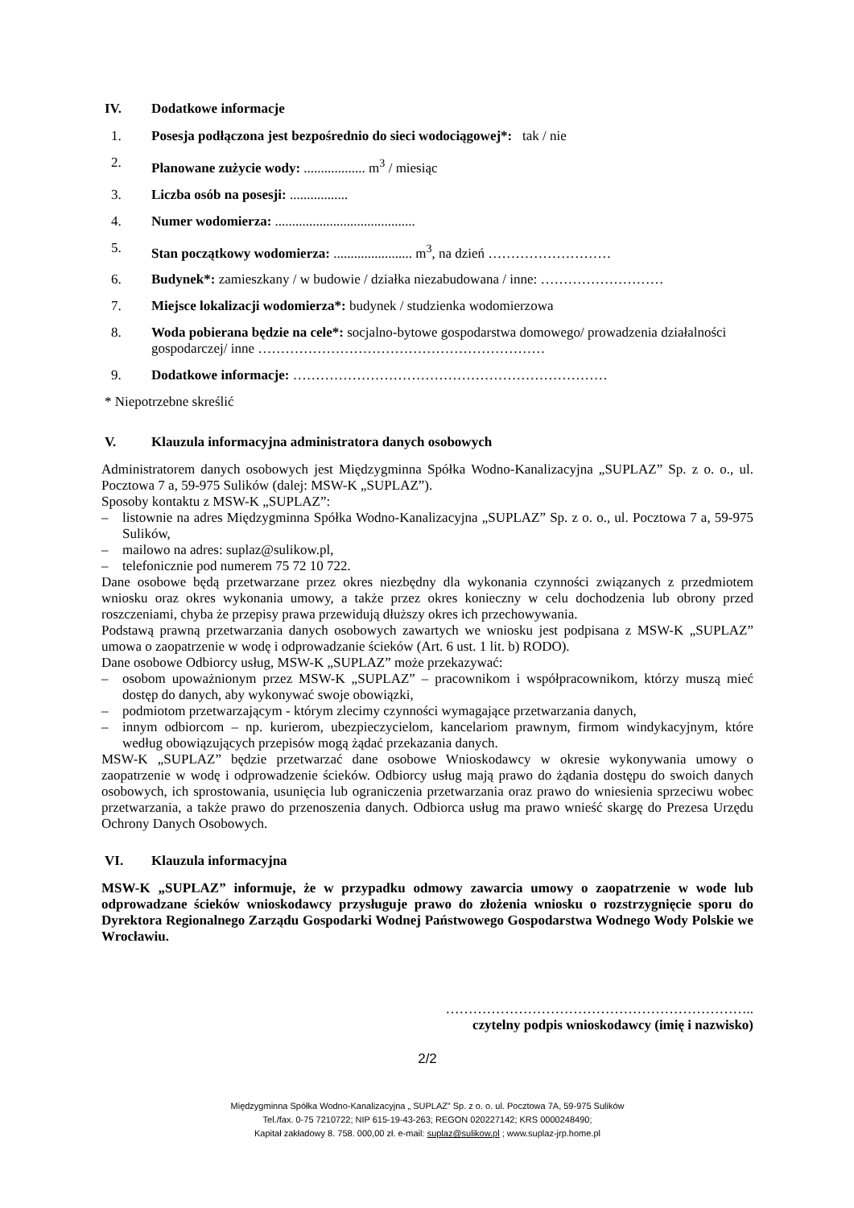IV. Dodatkowe informacje
1. Posesja podłączona jest bezpośrednio do sieci wodociągowej*: tak / nie
2. Planowane zużycie wody: .................. m<sup>3</sup> / miesiąc
3. Liczba osób na posesji: .................
4. Numer wodomierza: .........................................
5. Stan początkowy wodomierza: ....................... m<sup>3</sup>, na dzień ………………………
6. Budynek*: zamieszkany / w budowie / działka niezabudowana / inne: ………………………
7. Miejsce lokalizacji wodomierza*: budynek / studzienka wodomierzowa
8. Woda pobierana będzie na cele*: socjalno-bytowe gospodarstwa domowego/ prowadzenia działalności gospodarczej/ inne ………………………………………………………
9. Dodatkowe informacje: ……………………………………………………………
* Niepotrzebne skreślić
V. Klauzula informacyjna administratora danych osobowych
Administratorem danych osobowych jest Międzygminna Spółka Wodno-Kanalizacyjna „SUPLAZ” Sp. z o. o., ul. Pocztowa 7 a, 59-975 Sulików (dalej: MSW-K „SUPLAZ”).
Sposoby kontaktu z MSW-K „SUPLAZ”:
– listownie na adres Międzygminna Spółka Wodno-Kanalizacyjna „SUPLAZ” Sp. z o. o., ul. Pocztowa 7 a, 59-975 Sulików,
– mailowo na adres: suplaz@sulikow.pl,
– telefonicznie pod numerem 75 72 10 722.
Dane osobowe będą przetwarzane przez okres niezbędny dla wykonania czynności związanych z przedmiotem wniosku oraz okres wykonania umowy, a także przez okres konieczny w celu dochodzenia lub obrony przed roszczeniami, chyba że przepisy prawa przewidują dłuższy okres ich przechowywania.
Podstawą prawną przetwarzania danych osobowych zawartych we wniosku jest podpisana z MSW-K „SUPLAZ” umowa o zaopatrzenie w wodę i odprowadzanie ścieków (Art. 6 ust. 1 lit. b) RODO).
Dane osobowe Odbiorcy usług, MSW-K „SUPLAZ” może przekazywać:
– osobom upoważnionym przez MSW-K „SUPLAZ” – pracownikom i współpracownikom, którzy muszą mieć dostęp do danych, aby wykonywać swoje obowiązki,
– podmiotom przetwarzającym - którym zlecimy czynności wymagające przetwarzania danych,
– innym odbiorcom – np. kurierom, ubezpieczycielom, kancelariom prawnym, firmom windykacyjnym, które według obowiązujących przepisów mogą żądać przekazania danych.
MSW-K „SUPLAZ” będzie przetwarzać dane osobowe Wnioskodawcy w okresie wykonywania umowy o zaopatrzenie w wodę i odprowadzenie ścieków. Odbiorcy usług mają prawo do żądania dostępu do swoich danych osobowych, ich sprostowania, usunięcia lub ograniczenia przetwarzania oraz prawo do wniesienia sprzeciwu wobec przetwarzania, a także prawo do przenoszenia danych. Odbiorca usług ma prawo wnieść skargę do Prezesa Urzędu Ochrony Danych Osobowych.
VI. Klauzula informacyjna
MSW-K „SUPLAZ” informuje, że w przypadku odmowy zawarcia umowy o zaopatrzenie w wode lub odprowadzane ścieków wnioskodawcy przysługuje prawo do złożenia wniosku o rozstrzygnięcie sporu do Dyrektora Regionalnego Zarządu Gospodarki Wodnej Państwowego Gospodarstwa Wodnego Wody Polskie we Wrocławiu.
…………………………………………………………..
czytelny podpis wnioskodawcy (imię i nazwisko)
2/2
Międzygminna Spółka Wodno-Kanalizacyjna „ SUPLAZ” Sp. z o. o. ul. Pocztowa 7A, 59-975 Sulików
Tel./fax. 0-75 7210722; NIP 615-19-43-263; REGON 020227142; KRS 0000248490;
Kapitał zakładowy 8. 758. 000,00 zł. e-mail: suplaz@sulikow.pl ; www.suplaz-jrp.home.pl